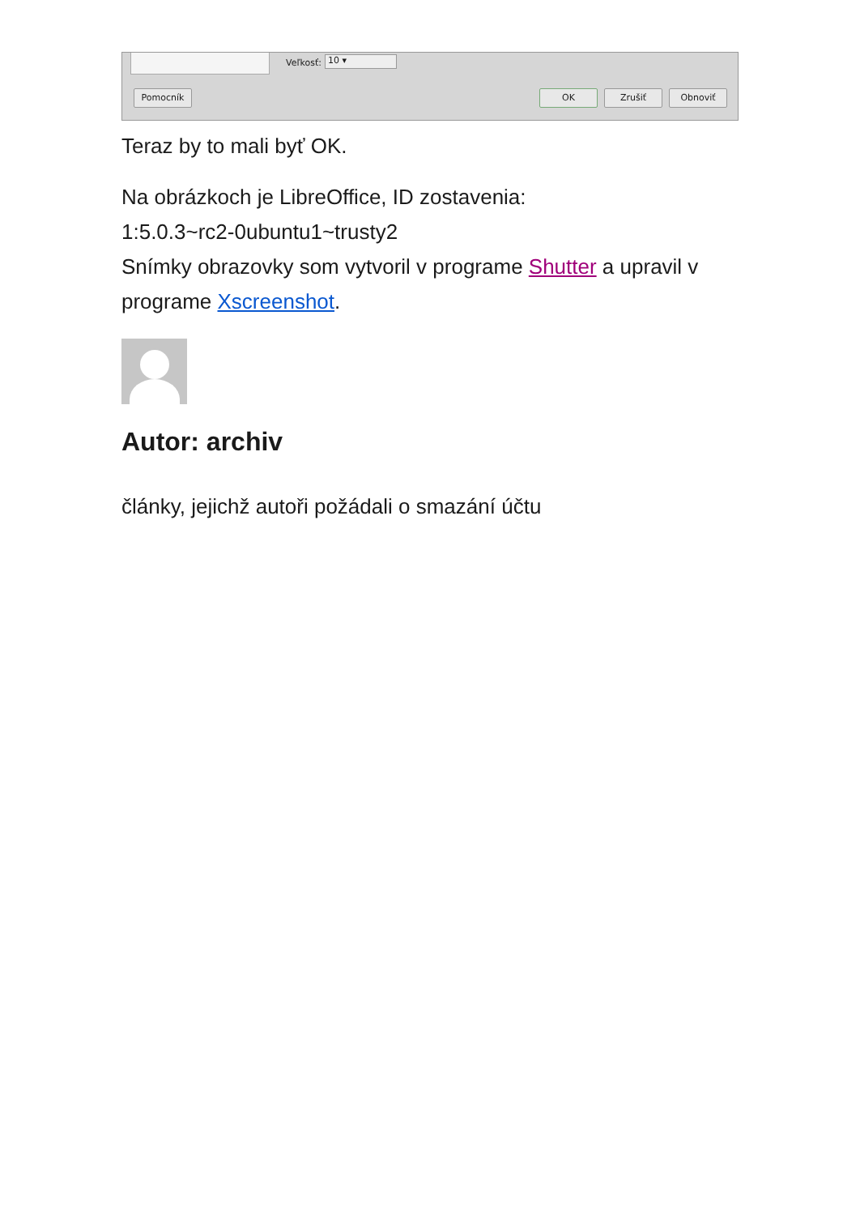Veľkosť: 10 ▾
Pomocník OK Zrušiť Obnoviť
Teraz by to mali byť OK.
Na obrázkoch je LibreOffice, ID zostavenia:
1:5.0.3~rc2-0ubuntu1~trusty2
Snímky obrazovky som vytvoril v programe Shutter a upravil v programe Xscreenshot.
Autor: archiv
články, jejichž autoři požádali o smazání účtu